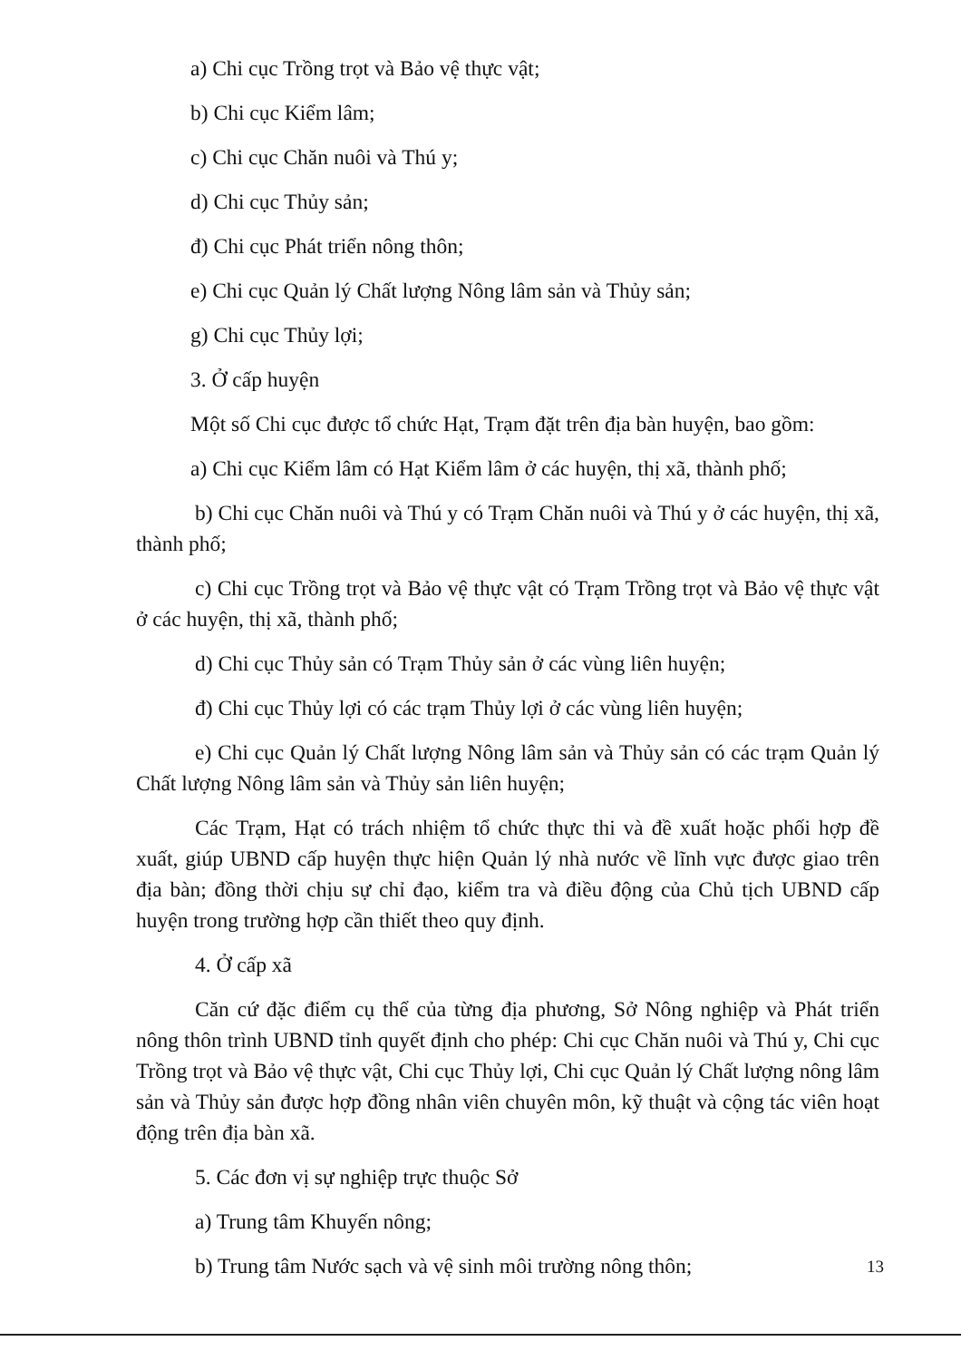a) Chi cục Trồng trọt và Bảo vệ thực vật;
b) Chi cục Kiểm lâm;
c) Chi cục Chăn nuôi và Thú y;
d) Chi cục Thủy sản;
đ) Chi cục Phát triển nông thôn;
e) Chi cục Quản lý Chất lượng Nông lâm sản và Thủy sản;
g) Chi cục Thủy lợi;
3. Ở cấp huyện
Một số Chi cục được tổ chức Hạt, Trạm đặt trên địa bàn huyện, bao gồm:
a) Chi cục Kiểm lâm có Hạt Kiểm lâm ở các huyện, thị xã, thành phố;
b) Chi cục Chăn nuôi và Thú y có Trạm Chăn nuôi và Thú y ở các huyện, thị xã, thành phố;
c) Chi cục Trồng trọt và Bảo vệ thực vật có Trạm Trồng trọt và Bảo vệ thực vật ở các huyện, thị xã, thành phố;
d) Chi cục Thủy sản có Trạm Thủy sản ở các vùng liên huyện;
đ) Chi cục Thủy lợi có các trạm Thủy lợi ở các vùng liên huyện;
e) Chi cục Quản lý Chất lượng Nông lâm sản và Thủy sản có các trạm Quản lý Chất lượng Nông lâm sản và Thủy sản liên huyện;
Các Trạm, Hạt có trách nhiệm tổ chức thực thi và đề xuất hoặc phối hợp đề xuất, giúp UBND cấp huyện thực hiện Quản lý nhà nước về lĩnh vực được giao trên địa bàn; đồng thời chịu sự chỉ đạo, kiểm tra và điều động của Chủ tịch UBND cấp huyện trong trường hợp cần thiết theo quy định.
4. Ở cấp xã
Căn cứ đặc điểm cụ thể của từng địa phương, Sở Nông nghiệp và Phát triển nông thôn trình UBND tỉnh quyết định cho phép: Chi cục Chăn nuôi và Thú y, Chi cục Trồng trọt và Bảo vệ thực vật, Chi cục Thủy lợi, Chi cục Quản lý Chất lượng nông lâm sản và Thủy sản được hợp đồng nhân viên chuyên môn, kỹ thuật và cộng tác viên hoạt động trên địa bàn xã.
5. Các đơn vị sự nghiệp trực thuộc Sở
a) Trung tâm Khuyến nông;
b) Trung tâm Nước sạch và vệ sinh môi trường nông thôn;
13